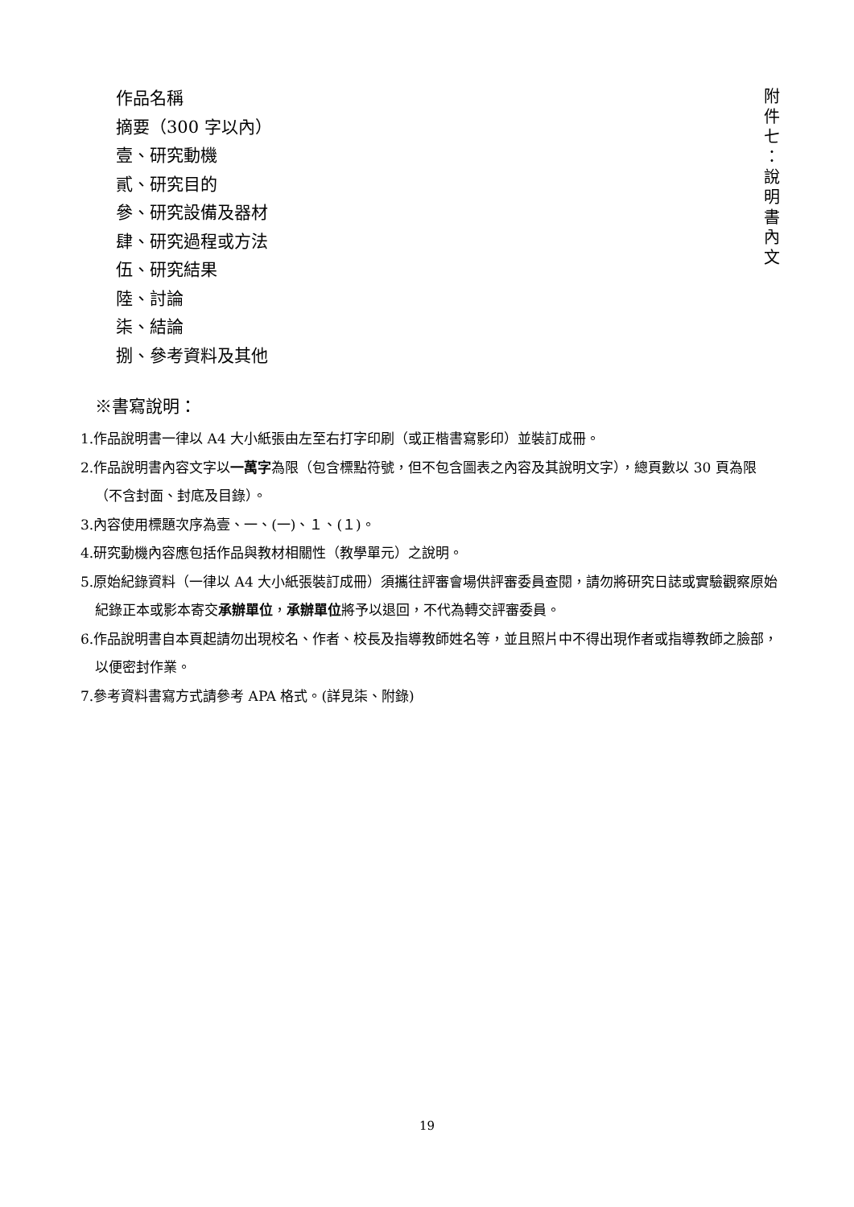作品名稱
摘要（300 字以內）
壹、研究動機
貳、研究目的
參、研究設備及器材
肆、研究過程或方法
伍、研究結果
陸、討論
柒、結論
捌、參考資料及其他
附
件
七
：
說
明
書
內
文
※書寫說明：
1.作品說明書一律以 A4 大小紙張由左至右打字印刷（或正楷書寫影印）並裝訂成冊。
2.作品說明書內容文字以一萬字為限（包含標點符號，但不包含圖表之內容及其說明文字），總頁數以 30 頁為限（不含封面、封底及目錄）。
3.內容使用標題次序為壹、一、(一)、１、(１)。
4.研究動機內容應包括作品與教材相關性（教學單元）之說明。
5.原始紀錄資料（一律以 A4 大小紙張裝訂成冊）須攜往評審會場供評審委員查閱，請勿將研究日誌或實驗觀察原始紀錄正本或影本寄交承辦單位，承辦單位將予以退回，不代為轉交評審委員。
6.作品說明書自本頁起請勿出現校名、作者、校長及指導教師姓名等，並且照片中不得出現作者或指導教師之臉部，以便密封作業。
7.參考資料書寫方式請參考 APA 格式。(詳見柒、附錄)
19